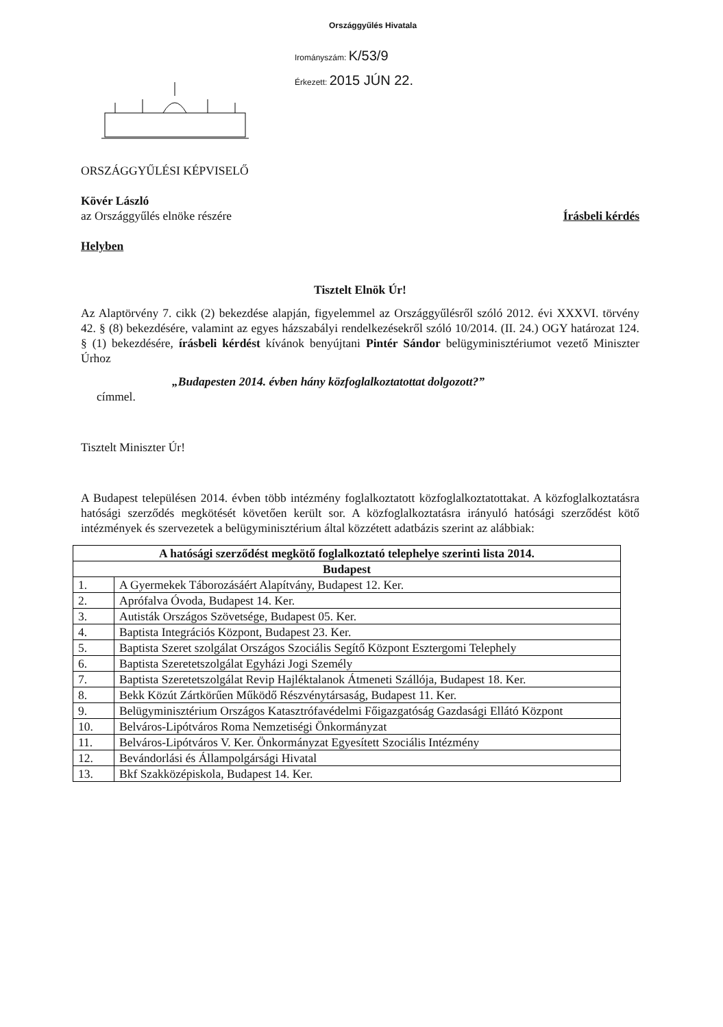Országgyűlés Hivatala
Irományszám: K/53/9
Érkezett: 2015 JÚN 22.
ORSZÁGGYŰLÉSI KÉPVISELŐ
Kövér László
az Országgyűlés elnöke részére Írásbeli kérdés
Helyben
Tisztelt Elnök Úr!
Az Alaptörvény 7. cikk (2) bekezdése alapján, figyelemmel az Országgyűlésről szóló 2012. évi XXXVI. törvény 42. § (8) bekezdésére, valamint az egyes házszabályi rendelkezésekről szóló 10/2014. (II. 24.) OGY határozat 124. § (1) bekezdésére, írásbeli kérdést kívánok benyújtani Pintér Sándor belügyminisztériumot vezető Miniszter Úrhoz
„Budapesten 2014. évben hány közfoglalkoztatottat dolgozott?”
címmel.
Tisztelt Miniszter Úr!
A Budapest településen 2014. évben több intézmény foglalkoztatott közfoglalkoztatottakat. A közfoglalkoztatásra hatósági szerződés megkötését követően került sor. A közfoglalkoztatásra irányuló hatósági szerződést kötő intézmények és szervezetek a belügyminisztérium által közzétett adatbázis szerint az alábbiak:
| A hatósági szerződést megkötő foglalkoztató telephelye szerinti lista 2014. | |
| --- | --- |
| Budapest | |
| 1. | A Gyermekek Táborozásáért Alapítvány, Budapest 12. Ker. |
| 2. | Aprófalva Óvoda, Budapest 14. Ker. |
| 3. | Autisták Országos Szövetsége, Budapest 05. Ker. |
| 4. | Baptista Integrációs Központ, Budapest 23. Ker. |
| 5. | Baptista Szeret szolgálat Országos Szociális Segítő Központ Esztergomi Telephely |
| 6. | Baptista Szeretetszolgálat Egyházi Jogi Személy |
| 7. | Baptista Szeretetszolgálat Revip Hajléktalanok Átmeneti Szállója, Budapest 18. Ker. |
| 8. | Bekk Közút Zártkörűen Működő Részvénytársaság, Budapest 11. Ker. |
| 9. | Belügyminisztérium Országos Katasztrófavédelmi Főigazgatóság Gazdasági Ellátó Központ |
| 10. | Belváros-Lipótváros Roma Nemzetiségi Önkormányzat |
| 11. | Belváros-Lipótváros V. Ker. Önkormányzat Egyesített Szociális Intézmény |
| 12. | Bevándorlási és Állampolgársági Hivatal |
| 13. | Bkf Szakközépiskola, Budapest 14. Ker. |